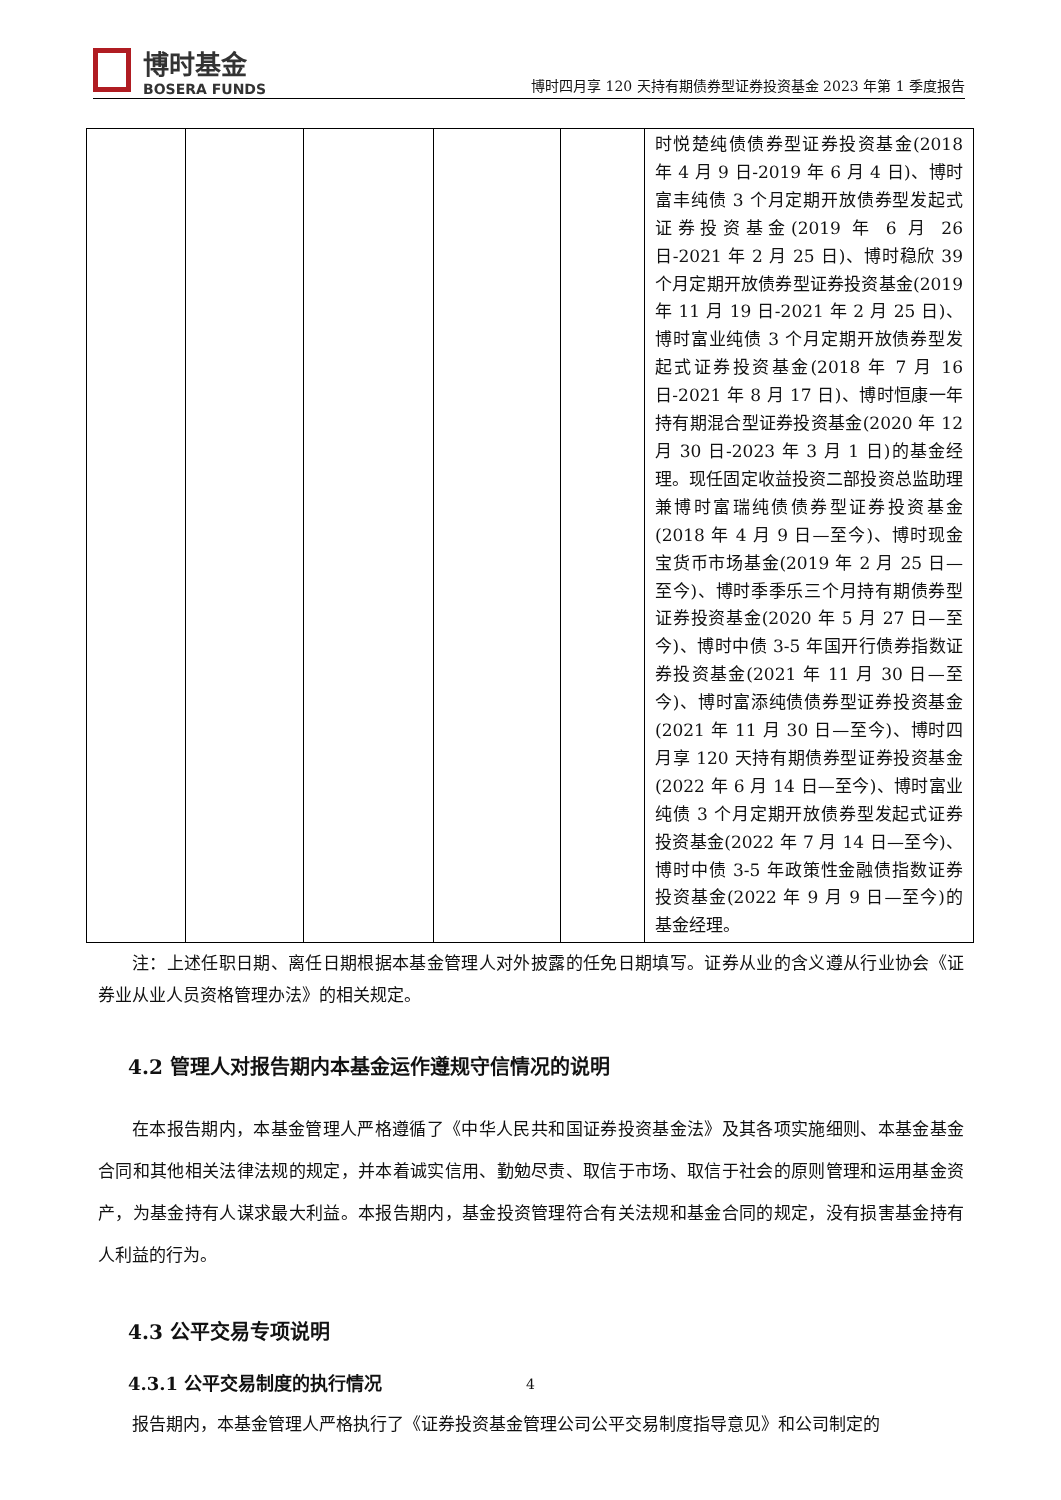博时基金
BOSERA FUNDS
博时四月享 120 天持有期债券型证券投资基金 2023 年第 1 季度报告
| | | | | | 时悦楚纯债债券型证券投资基金(2018 年 4 月 9 日-2019 年 6 月 4 日)、博时富丰纯债 3 个月定期开放债券型发起式证券投资基金(2019 年 6 月 26 日-2021 年 2 月 25 日)、博时稳欣 39 个月定期开放债券型证券投资基金(2019 年 11 月 19 日-2021 年 2 月 25 日)、博时富业纯债 3 个月定期开放债券型发起式证券投资基金(2018 年 7 月 16 日-2021 年 8 月 17 日)、博时恒康一年持有期混合型证券投资基金(2020 年 12 月 30 日-2023 年 3 月 1 日)的基金经理。现任固定收益投资二部投资总监助理兼博时富瑞纯债债券型证券投资基金(2018 年 4 月 9 日—至今)、博时现金宝货币市场基金(2019 年 2 月 25 日—至今)、博时季季乐三个月持有期债券型证券投资基金(2020 年 5 月 27 日—至今)、博时中债 3-5 年国开行债券指数证券投资基金(2021 年 11 月 30 日—至今)、博时富添纯债债券型证券投资基金(2021 年 11 月 30 日—至今)、博时四月享 120 天持有期债券型证券投资基金(2022 年 6 月 14 日—至今)、博时富业纯债 3 个月定期开放债券型发起式证券投资基金(2022 年 7 月 14 日—至今)、博时中债 3-5 年政策性金融债指数证券投资基金(2022 年 9 月 9 日—至今)的基金经理。 |
注：上述任职日期、离任日期根据本基金管理人对外披露的任免日期填写。证券从业的含义遵从行业协会《证券业从业人员资格管理办法》的相关规定。
4.2 管理人对报告期内本基金运作遵规守信情况的说明
在本报告期内，本基金管理人严格遵循了《中华人民共和国证券投资基金法》及其各项实施细则、本基金基金合同和其他相关法律法规的规定，并本着诚实信用、勤勉尽责、取信于市场、取信于社会的原则管理和运用基金资产，为基金持有人谋求最大利益。本报告期内，基金投资管理符合有关法规和基金合同的规定，没有损害基金持有人利益的行为。
4.3 公平交易专项说明
4.3.1 公平交易制度的执行情况
报告期内，本基金管理人严格执行了《证券投资基金管理公司公平交易制度指导意见》和公司制定的
4